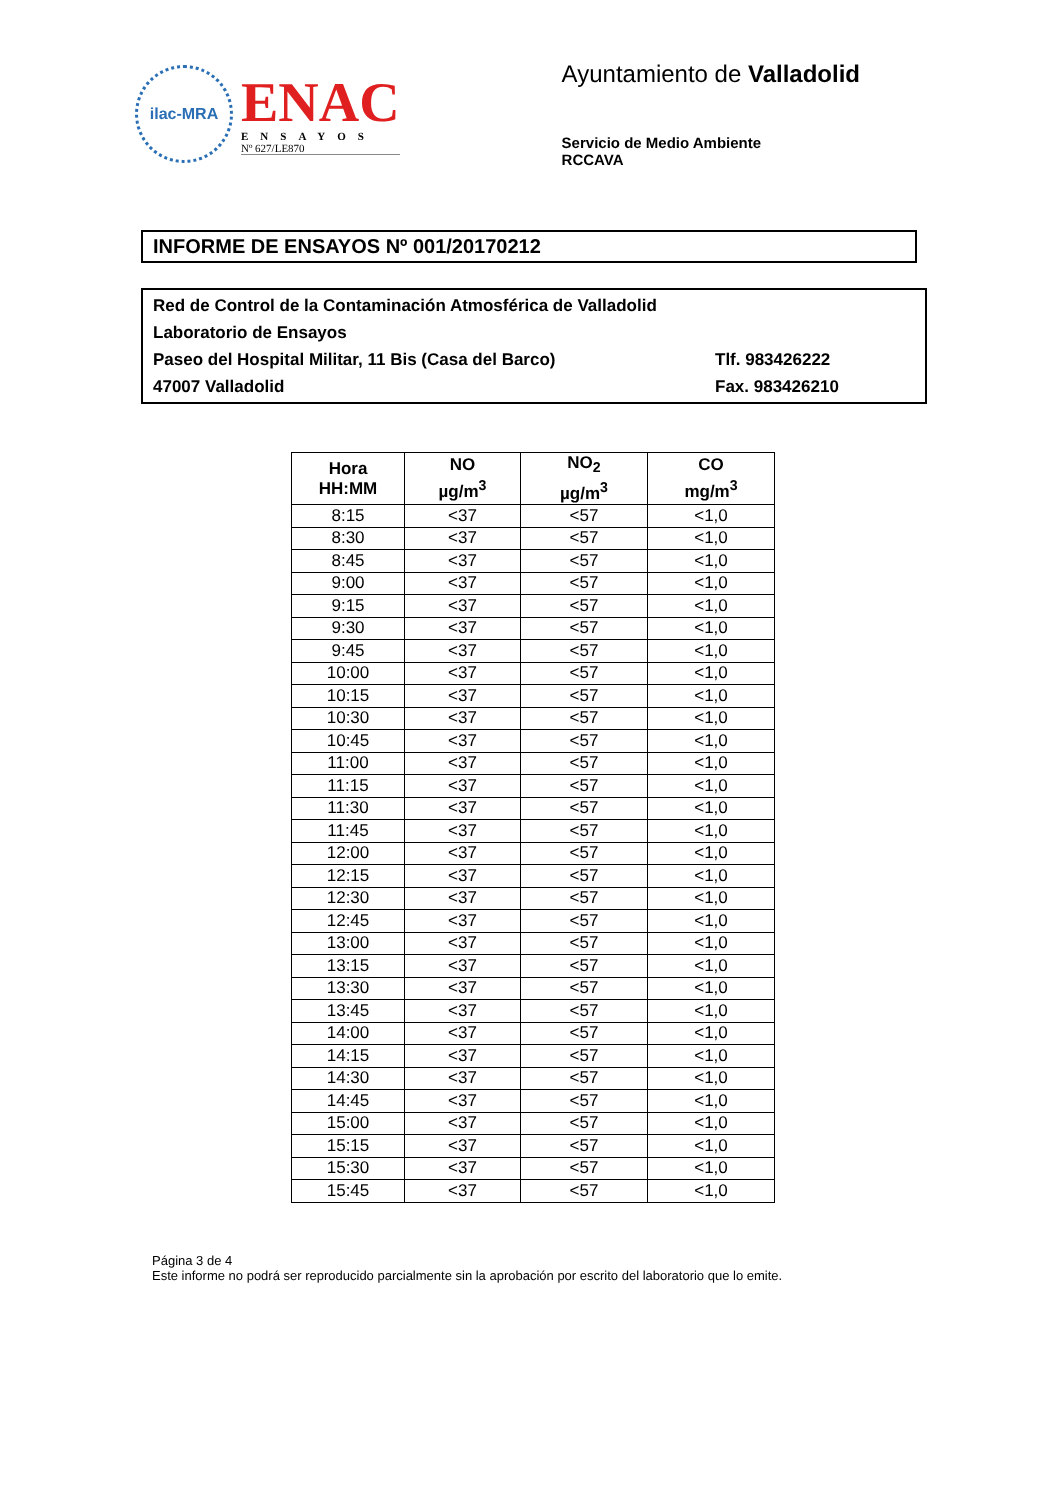ilac-MRA
ENAC
ENSAYOS
Nº 627/LE870
Ayuntamiento de Valladolid
Servicio de Medio Ambiente
RCCAVA
INFORME DE ENSAYOS Nº 001/20170212
Red de Control de la Contaminación Atmosférica de Valladolid
Laboratorio de Ensayos
Paseo del Hospital Militar, 11 Bis (Casa del Barco) Tlf. 983426222
47007 Valladolid Fax. 983426210
| Hora HH:MM | NO µg/m<sup>3</sup> | NO<sub>2</sub> µg/m<sup>3</sup> | CO mg/m<sup>3</sup> |
| --- | --- | --- | --- |
| 8:15 | <37 | <57 | <1,0 |
| 8:30 | <37 | <57 | <1,0 |
| 8:45 | <37 | <57 | <1,0 |
| 9:00 | <37 | <57 | <1,0 |
| 9:15 | <37 | <57 | <1,0 |
| 9:30 | <37 | <57 | <1,0 |
| 9:45 | <37 | <57 | <1,0 |
| 10:00 | <37 | <57 | <1,0 |
| 10:15 | <37 | <57 | <1,0 |
| 10:30 | <37 | <57 | <1,0 |
| 10:45 | <37 | <57 | <1,0 |
| 11:00 | <37 | <57 | <1,0 |
| 11:15 | <37 | <57 | <1,0 |
| 11:30 | <37 | <57 | <1,0 |
| 11:45 | <37 | <57 | <1,0 |
| 12:00 | <37 | <57 | <1,0 |
| 12:15 | <37 | <57 | <1,0 |
| 12:30 | <37 | <57 | <1,0 |
| 12:45 | <37 | <57 | <1,0 |
| 13:00 | <37 | <57 | <1,0 |
| 13:15 | <37 | <57 | <1,0 |
| 13:30 | <37 | <57 | <1,0 |
| 13:45 | <37 | <57 | <1,0 |
| 14:00 | <37 | <57 | <1,0 |
| 14:15 | <37 | <57 | <1,0 |
| 14:30 | <37 | <57 | <1,0 |
| 14:45 | <37 | <57 | <1,0 |
| 15:00 | <37 | <57 | <1,0 |
| 15:15 | <37 | <57 | <1,0 |
| 15:30 | <37 | <57 | <1,0 |
| 15:45 | <37 | <57 | <1,0 |
Página 3 de 4
Este informe no podrá ser reproducido parcialmente sin la aprobación por escrito del laboratorio que lo emite.